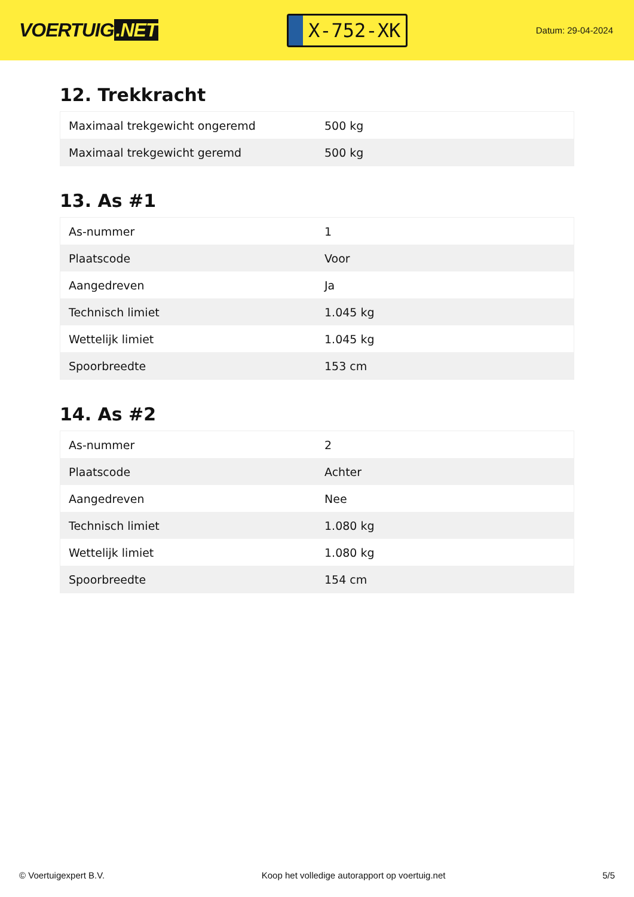VOERTUIG.NET
X-752-XK
Datum: 29-04-2024
12. Trekkracht
| Maximaal trekgewicht ongeremd | 500 kg |
| Maximaal trekgewicht geremd | 500 kg |
13. As #1
| As-nummer | 1 |
| Plaatscode | Voor |
| Aangedreven | Ja |
| Technisch limiet | 1.045 kg |
| Wettelijk limiet | 1.045 kg |
| Spoorbreedte | 153 cm |
14. As #2
| As-nummer | 2 |
| Plaatscode | Achter |
| Aangedreven | Nee |
| Technisch limiet | 1.080 kg |
| Wettelijk limiet | 1.080 kg |
| Spoorbreedte | 154 cm |
© Voertuigexpert B.V. Koop het volledige autorapport op voertuig.net 5/5